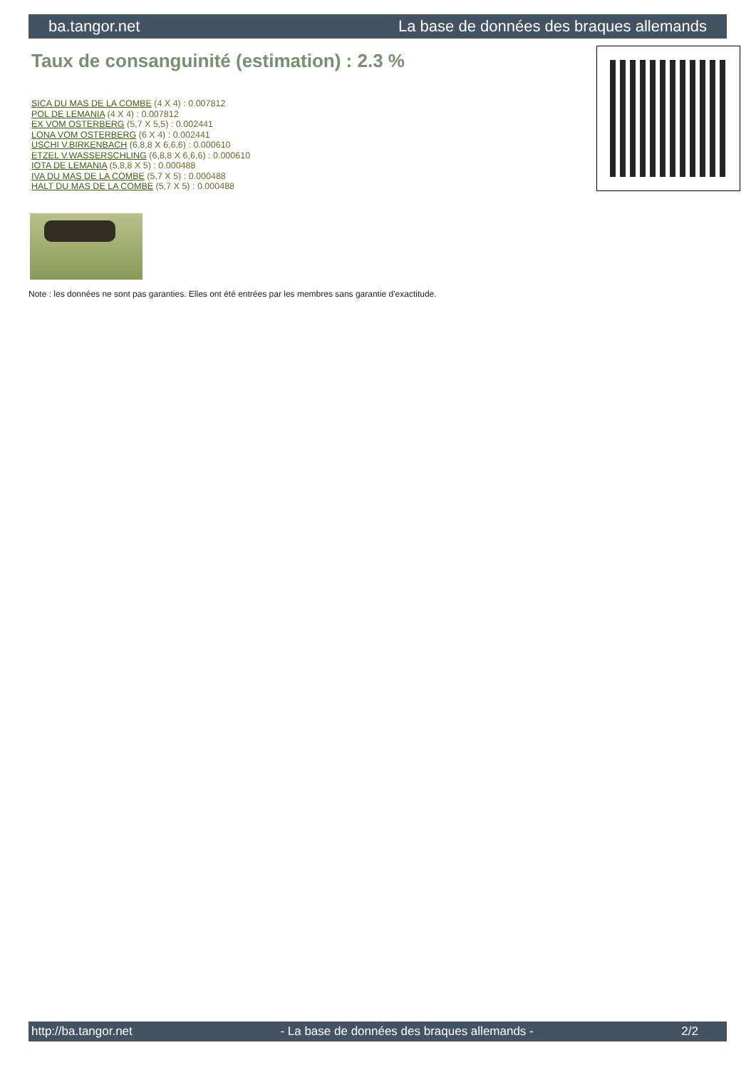ba.tangor.net La base de données des braques allemands
Taux de consanguinité (estimation) : 2.3 %
SICA DU MAS DE LA COMBE (4 X 4) : 0.007812
POL DE LEMANIA (4 X 4) : 0.007812
EX VOM OSTERBERG (5,7 X 5,5) : 0.002441
LONA VOM OSTERBERG (6 X 4) : 0.002441
USCHI V.BIRKENBACH (6,8,8 X 6,6,6) : 0.000610
ETZEL V.WASSERSCHLING (6,8,8 X 6,6,6) : 0.000610
IOTA DE LEMANIA (5,8,8 X 5) : 0.000488
IVA DU MAS DE LA COMBE (5,7 X 5) : 0.000488
HALT DU MAS DE LA COMBE (5,7 X 5) : 0.000488
Note : les données ne sont pas garanties. Elles ont été entrées par les membres sans garantie d'exactitude.
http://ba.tangor.net - La base de données des braques allemands - 2/2